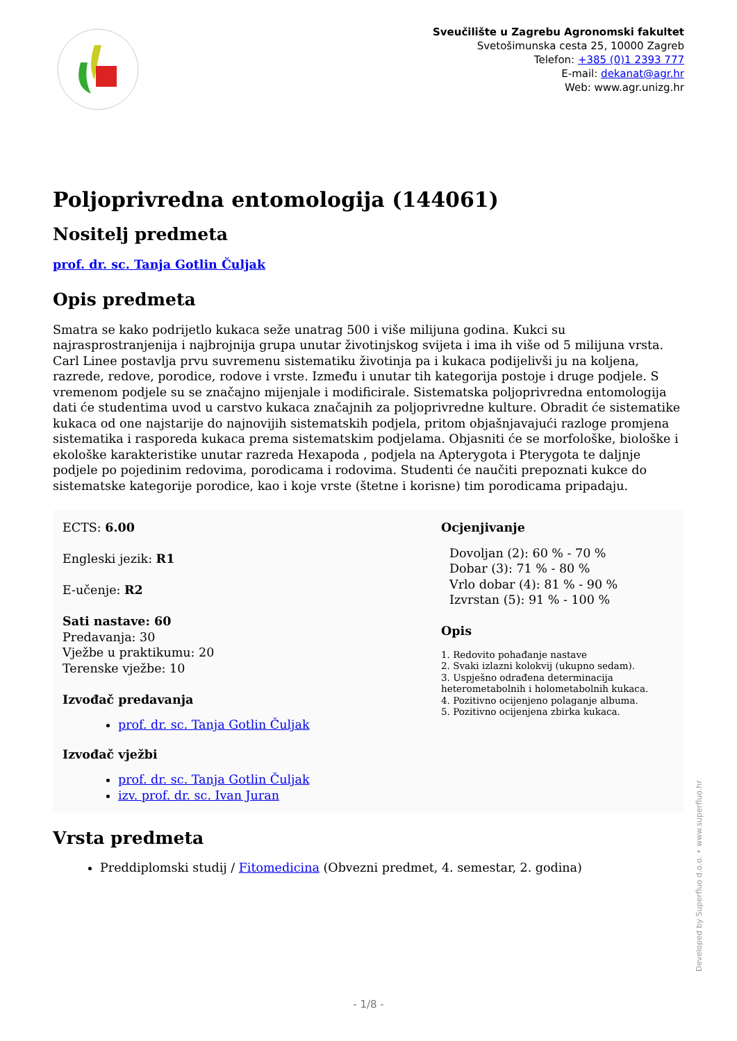Sveučilište u Zagrebu Agronomski fakultet
Svetošimunska cesta 25, 10000 Zagreb
Telefon: +385 (0)1 2393 777
E-mail: dekanat@agr.hr
Web: www.agr.unizg.hr
Poljoprivredna entomologija (144061)
Nositelj predmeta
prof. dr. sc. Tanja Gotlin Čuljak
Opis predmeta
Smatra se kako podrijetlo kukaca seže unatrag 500 i više milijuna godina. Kukci su najrasprostranjenija i najbrojnija grupa unutar životinjskog svijeta i ima ih više od 5 milijuna vrsta. Carl Linee postavlja prvu suvremenu sistematiku životinja pa i kukaca podijelivši ju na koljena, razrede, redove, porodice, rodove i vrste. Između i unutar tih kategorija postoje i druge podjele. S vremenom podjele su se značajno mijenjale i modificirale. Sistematska poljoprivredna entomologija dati će studentima uvod u carstvo kukaca značajnih za poljoprivredne kulture. Obradit će sistematike kukaca od one najstarije do najnovijih sistematskih podjela, pritom objašnjavajući razloge promjena sistematika i rasporeda kukaca prema sistematskim podjelama. Objasniti će se morfološke, biološke i ekološke karakteristike unutar razreda Hexapoda , podjela na Apterygota i Pterygota te daljnje podjele po pojedinim redovima, porodicama i rodovima. Studenti će naučiti prepoznati kukce do sistematske kategorije porodice, kao i koje vrste (štetne i korisne) tim porodicama pripadaju.
ECTS: 6.00
Engleski jezik: R1
E-učenje: R2
Sati nastave: 60
Predavanja: 30
Vježbe u praktikumu: 20
Terenske vježbe: 10
Izvođač predavanja
prof. dr. sc. Tanja Gotlin Čuljak
Izvođač vježbi
prof. dr. sc. Tanja Gotlin Čuljak
izv. prof. dr. sc. Ivan Juran
Ocjenjivanje
Dovoljan (2): 60 % - 70 %
Dobar (3): 71 % - 80 %
Vrlo dobar (4): 81 % - 90 %
Izvrstan (5): 91 % - 100 %
Opis
1. Redovito pohađanje nastave
2. Svaki izlazni kolokvij (ukupno sedam).
3. Uspješno odrađena determinacija heterometabolnih i holometabolnih kukaca.
4. Pozitivno ocijenjeno polaganje albuma.
5. Pozitivno ocijenjena zbirka kukaca.
Vrsta predmeta
Preddiplomski studij / Fitomedicina (Obvezni predmet, 4. semestar, 2. godina)
Developed by Superfluo d.o.o. • www.superfluo.hr
- 1/8 -